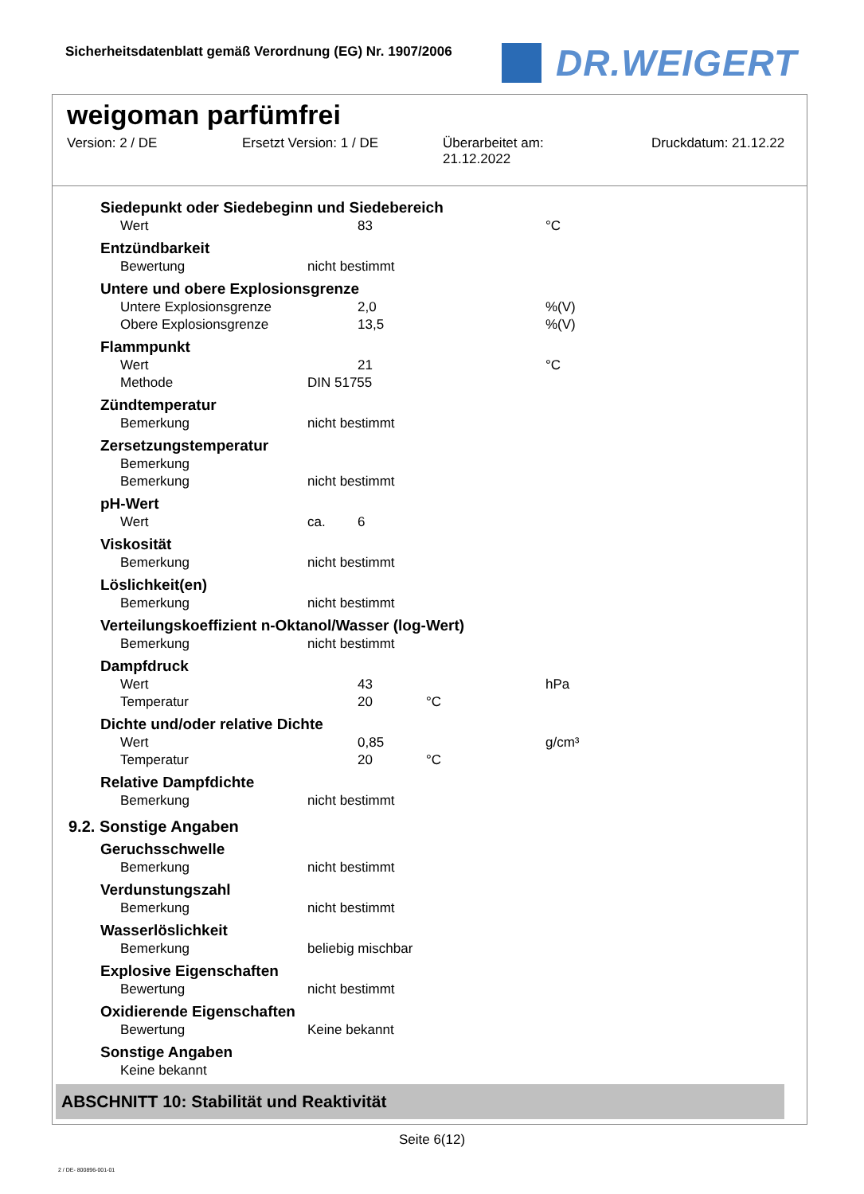Sicherheitsdatenblatt gemäß Verordnung (EG) Nr. 1907/2006
DR.WEIGERT
weigoman parfümfrei
Version: 2 / DE Ersetzt Version: 1 / DE Überarbeitet am:
21.12.2022
Druckdatum: 21.12.22
| Siedepunkt oder Siedebeginn und Siedebereich | | | | |
| Wert | | 83 | | °C |
| Entzündbarkeit | | | | |
| Bewertung | nicht bestimmt | | | |
| Untere und obere Explosionsgrenze | | | | |
| Untere Explosionsgrenze | | 2,0 | | %(V) |
| Obere Explosionsgrenze | | 13,5 | | %(V) |
| Flammpunkt | | | | |
| Wert | | 21 | | °C |
| Methode | DIN 51755 | | | |
| Zündtemperatur | | | | |
| Bemerkung | nicht bestimmt | | | |
| Zersetzungstemperatur | | | | |
| Bemerkung | | | | |
| Bemerkung | nicht bestimmt | | | |
| pH-Wert | | | | |
| Wert | ca. | 6 | | |
| Viskosität | | | | |
| Bemerkung | nicht bestimmt | | | |
| Löslichkeit(en) | | | | |
| Bemerkung | nicht bestimmt | | | |
| Verteilungskoeffizient n-Oktanol/Wasser (log-Wert) | | | | |
| Bemerkung | nicht bestimmt | | | |
| Dampfdruck | | | | |
| Wert | | 43 | | hPa |
| Temperatur | | 20 | °C | |
| Dichte und/oder relative Dichte | | | | |
| Wert | | 0,85 | | g/cm³ |
| Temperatur | | 20 | °C | |
| Relative Dampfdichte | | | | |
| Bemerkung | nicht bestimmt | | | |
9.2. Sonstige Angaben
| Geruchsschwelle | |
| Bemerkung | nicht bestimmt |
| Verdunstungszahl | |
| Bemerkung | nicht bestimmt |
| Wasserlöslichkeit | |
| Bemerkung | beliebig mischbar |
| Explosive Eigenschaften | |
| Bewertung | nicht bestimmt |
| Oxidierende Eigenschaften | |
| Bewertung | Keine bekannt |
| Sonstige Angaben | |
| Keine bekannt | |
ABSCHNITT 10: Stabilität und Reaktivität
Seite 6(12)
2 / DE- 800896-001-01